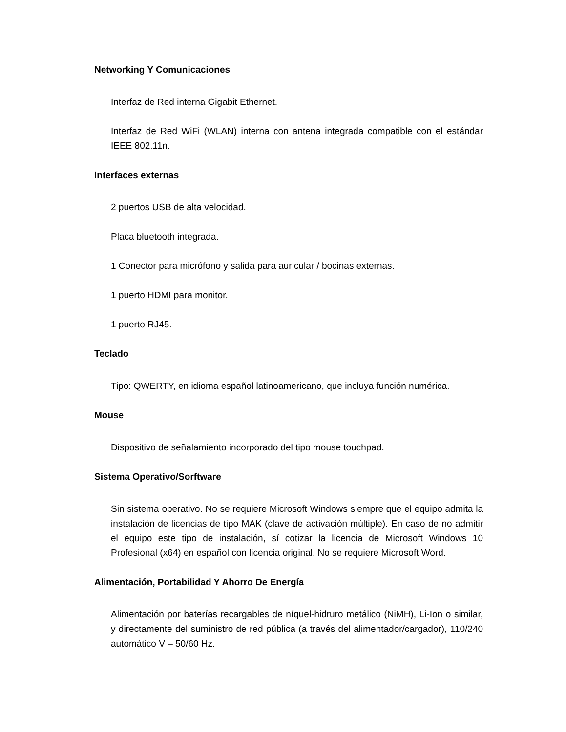Networking Y Comunicaciones
Interfaz de Red interna Gigabit Ethernet.
Interfaz de Red WiFi (WLAN) interna con antena integrada compatible con el estándar IEEE 802.11n.
Interfaces externas
2 puertos USB de alta velocidad.
Placa bluetooth integrada.
1 Conector para micrófono y salida para auricular / bocinas externas.
1 puerto HDMI para monitor.
1 puerto RJ45.
Teclado
Tipo: QWERTY, en idioma español latinoamericano, que incluya función numérica.
Mouse
Dispositivo de señalamiento incorporado del tipo mouse touchpad.
Sistema Operativo/Sorftware
Sin sistema operativo. No se requiere Microsoft Windows siempre que el equipo admita la instalación de licencias de tipo MAK (clave de activación múltiple). En caso de no admitir el equipo este tipo de instalación, sí cotizar la licencia de Microsoft Windows 10 Profesional (x64) en español con licencia original. No se requiere Microsoft Word.
Alimentación, Portabilidad Y Ahorro De Energía
Alimentación por baterías recargables de níquel-hidruro metálico (NiMH), Li-Ion o similar, y directamente del suministro de red pública (a través del alimentador/cargador), 110/240 automático V – 50/60 Hz.